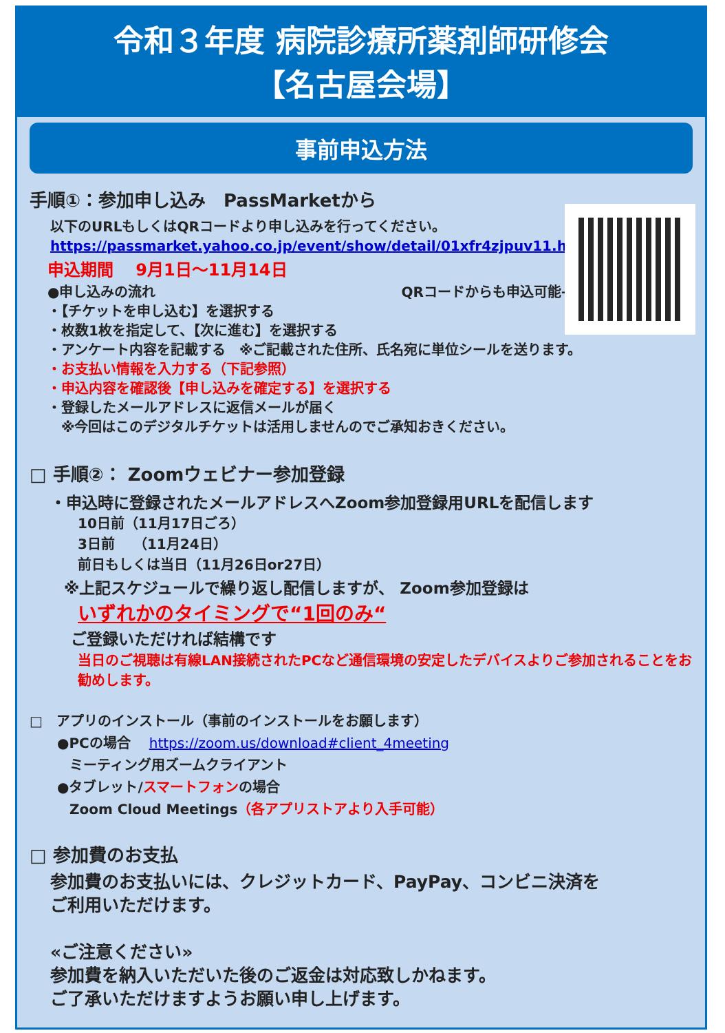令和３年度 病院診療所薬剤師研修会
【名古屋会場】
事前申込方法
手順①：参加申し込み　PassMarketから
以下のURLもしくはQRコードより申し込みを行ってください。
https://passmarket.yahoo.co.jp/event/show/detail/01xfr4zjpuv11.html
申込期間　 9月1日～11月14日
●申し込みの流れ QRコードからも申込可能→
・【チケットを申し込む】を選択する
・枚数1枚を指定して、【次に進む】を選択する
・アンケート内容を記載する　※ご記載された住所、氏名宛に単位シールを送ります。
・お支払い情報を入力する（下記参照）
・申込内容を確認後【申し込みを確定する】を選択する
・登録したメールアドレスに返信メールが届く
　※今回はこのデジタルチケットは活用しませんのでご承知おきください。
□ 手順②： Zoomウェビナー参加登録
・申込時に登録されたメールアドレスへZoom参加登録用URLを配信します
10日前（11月17日ごろ）
3日前　 （11月24日）
前日もしくは当日（11月26日or27日）
※上記スケジュールで繰り返し配信しますが、 Zoom参加登録は
いずれかのタイミングで“1回のみ“
ご登録いただければ結構です
当日のご視聴は有線LAN接続されたPCなど通信環境の安定したデバイスよりご参加されることをお勧めします。
□　アプリのインストール（事前のインストールをお願します）
●PCの場合　 https://zoom.us/download#client_4meeting
ミーティング用ズームクライアント
●タブレット/スマートフォンの場合
Zoom Cloud Meetings（各アプリストアより入手可能）
□ 参加費のお支払
参加費のお支払いには、クレジットカード、PayPay、コンビニ決済を
ご利用いただけます。
«ご注意ください»
参加費を納入いただいた後のご返金は対応致しかねます。
ご了承いただけますようお願い申し上げます。